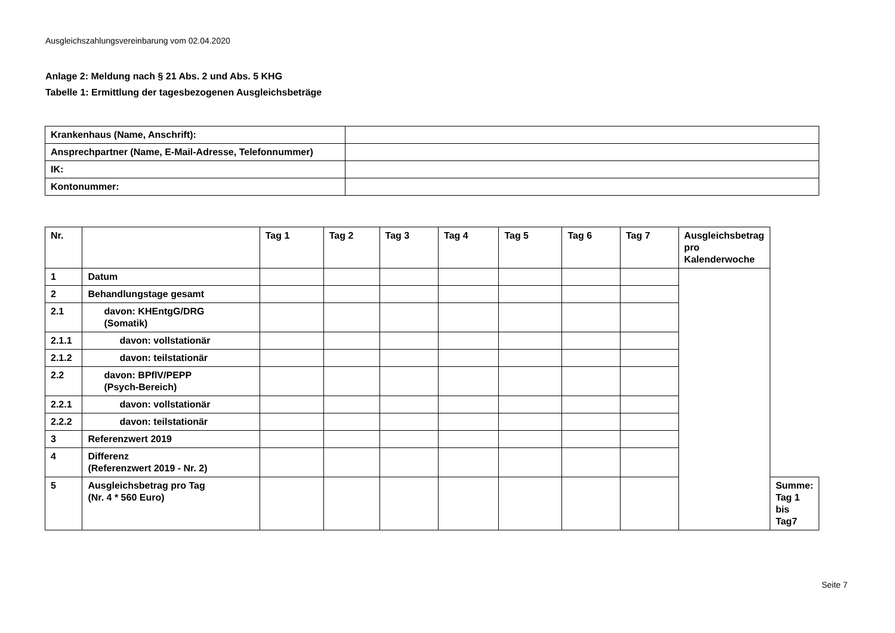Ausgleichszahlungsvereinbarung vom 02.04.2020
Anlage 2: Meldung nach § 21 Abs. 2 und Abs. 5 KHG
Tabelle 1: Ermittlung der tagesbezogenen Ausgleichsbeträge
| Krankenhaus (Name, Anschrift): | |
| Ansprechpartner (Name, E-Mail-Adresse, Telefonnummer) | |
| IK: | |
| Kontonummer: | |
| Nr. | | Tag 1 | Tag 2 | Tag 3 | Tag 4 | Tag 5 | Tag 6 | Tag 7 | Ausgleichsbetrag pro Kalenderwoche | |
| 1 | Datum | | | | | | | | | |
| 2 | Behandlungstage gesamt | | | | | | | | | |
| 2.1 | davon: KHEntgG/DRG (Somatik) | | | | | | | | | |
| 2.1.1 | davon: vollstationär | | | | | | | | | |
| 2.1.2 | davon: teilstationär | | | | | | | | | |
| 2.2 | davon: BPflV/PEPP (Psych-Bereich) | | | | | | | | | |
| 2.2.1 | davon: vollstationär | | | | | | | | | |
| 2.2.2 | davon: teilstationär | | | | | | | | | |
| 3 | Referenzwert 2019 | | | | | | | | | |
| 4 | Differenz (Referenzwert 2019 - Nr. 2) | | | | | | | | | |
| 5 | Ausgleichsbetrag pro Tag (Nr. 4 * 560 Euro) | | | | | | | | | Summe: Tag 1 bis Tag7 |
Seite 7